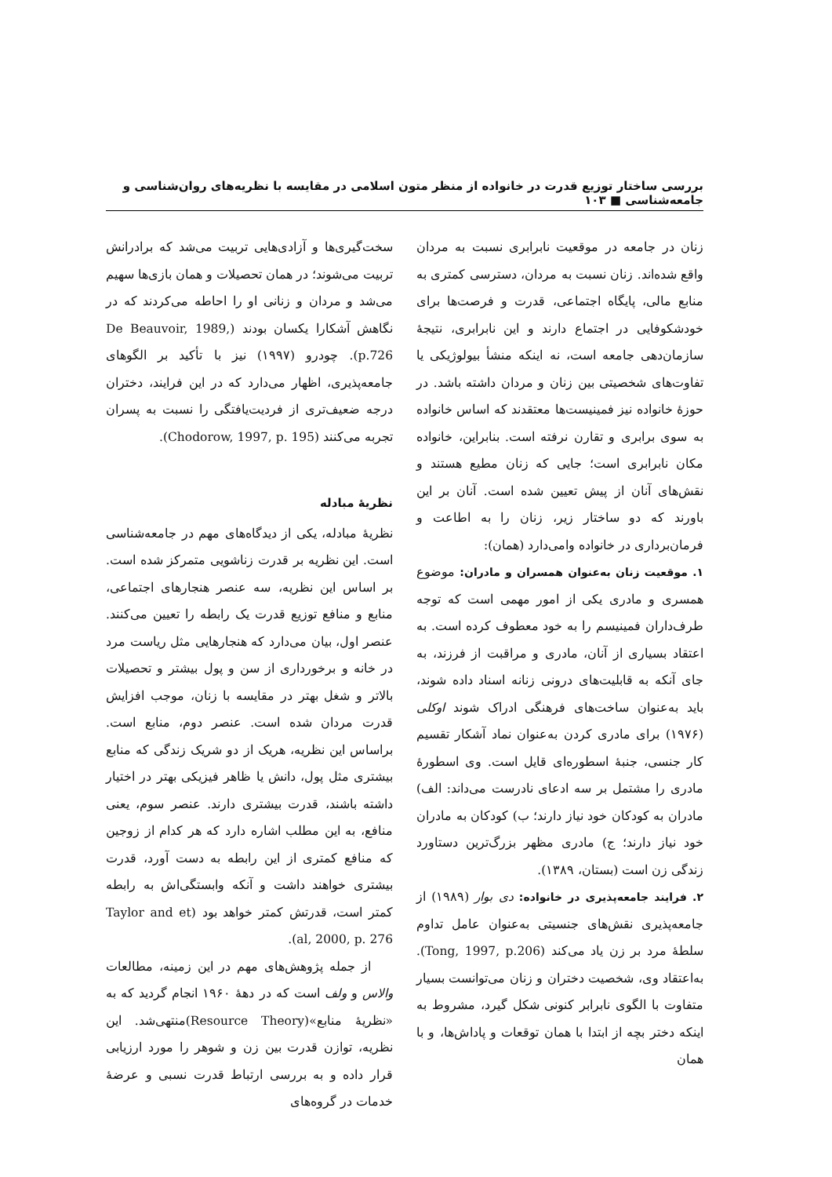بررسی ساختار توزیع قدرت در خانواده از منظر متون اسلامی در مقایسه با نظریه‌های روان‌شناسی و جامعه‌شناسی ■ ۱۰۳
زنان در جامعه در موقعیت نابرابری نسبت به مردان واقع شده‌اند. زنان نسبت به مردان، دسترسی کمتری به منابع مالی، پایگاه اجتماعی، قدرت و فرصت‌ها برای خودشکوفایی در اجتماع دارند و این نابرابری، نتیجهٔ سازمان‌دهی جامعه است، نه اینکه منشأ بیولوژیکی یا تفاوت‌های شخصیتی بین زنان و مردان داشته باشد. در حوزهٔ خانواده نیز فمینیست‌ها معتقدند که اساس خانواده به سوی برابری و تقارن نرفته است. بنابراین، خانواده مکان نابرابری است؛ جایی که زنان مطیع هستند و نقش‌های آنان از پیش تعیین شده است. آنان بر این باورند که دو ساختار زیر، زنان را به اطاعت و فرمان‌برداری در خانواده وامی‌دارد (همان):
۱. موقعیت زنان به‌عنوان همسران و مادران: موضوع همسری و مادری یکی از امور مهمی است که توجه طرف‌داران فمینیسم را به خود معطوف کرده است. به اعتقاد بسیاری از آنان، مادری و مراقبت از فرزند، به جای آنکه به قابلیت‌های درونی زنانه اسناد داده شوند، باید به‌عنوان ساخت‌های فرهنگی ادراک شوند اوکلی (۱۹۷۶) برای مادری کردن به‌عنوان نماد آشکار تقسیم کار جنسی، جنبهٔ اسطوره‌ای قایل است. وی اسطورهٔ مادری را مشتمل بر سه ادعای نادرست می‌داند: الف) مادران به کودکان خود نیاز دارند؛ ب) کودکان به مادران خود نیاز دارند؛ ج) مادری مظهر بزرگ‌ترین دستاورد زندگی زن است (بستان، ۱۳۸۹).
۲. فرایند جامعه‌پذیری در خانواده: دی بوار (۱۹۸۹) از جامعه‌پذیری نقش‌های جنسیتی به‌عنوان عامل تداوم سلطهٔ مرد بر زن یاد می‌کند (Tong, 1997, p.206). به‌اعتقاد وی، شخصیت دختران و زنان می‌توانست بسیار متفاوت با الگوی نابرابر کنونی شکل گیرد، مشروط به اینکه دختر بچه از ابتدا با همان توقعات و پاداش‌ها، و با همان
سخت‌گیری‌ها و آزادی‌هایی تربیت می‌شد که برادرانش تربیت می‌شوند؛ در همان تحصیلات و همان بازی‌ها سهیم می‌شد و مردان و زنانی او را احاطه می‌کردند که در نگاهش آشکارا یکسان بودند (De Beauvoir, 1989, p.726). چودرو (۱۹۹۷) نیز با تأکید بر الگوهای جامعه‌پذیری، اظهار می‌دارد که در این فرایند، دختران درجه ضعیف‌تری از فردیت‌یافتگی را نسبت به پسران تجربه می‌کنند (Chodorow, 1997, p. 195).
نظریهٔ مبادله
نظریهٔ مبادله، یکی از دیدگاه‌های مهم در جامعه‌شناسی است. این نظریه بر قدرت زناشویی متمرکز شده است. بر اساس این نظریه، سه عنصر هنجارهای اجتماعی، منابع و منافع توزیع قدرت یک رابطه را تعیین می‌کنند. عنصر اول، بیان می‌دارد که هنجارهایی مثل ریاست مرد در خانه و برخورداری از سن و پول بیشتر و تحصیلات بالاتر و شغل بهتر در مقایسه با زنان، موجب افزایش قدرت مردان شده است. عنصر دوم، منابع است. براساس این نظریه، هریک از دو شریک زندگی که منابع بیشتری مثل پول، دانش یا ظاهر فیزیکی بهتر در اختیار داشته باشند، قدرت بیشتری دارند. عنصر سوم، یعنی منافع، به این مطلب اشاره دارد که هر کدام از زوجین که منافع کمتری از این رابطه به دست آورد، قدرت بیشتری خواهند داشت و آنکه وابستگی‌اش به رابطه کمتر است، قدرتش کمتر خواهد بود (Taylor and et al, 2000, p. 276).
از جمله پژوهش‌های مهم در این زمینه، مطالعات والاس و ولف است که در دههٔ ۱۹۶۰ انجام گردید که به «نظریهٔ منابع»(Resource Theory)منتهی‌شد. این نظریه، توازن قدرت بین زن و شوهر را مورد ارزیابی قرار داده و به بررسی ارتباط قدرت نسبی و عرضهٔ خدمات در گروه‌های